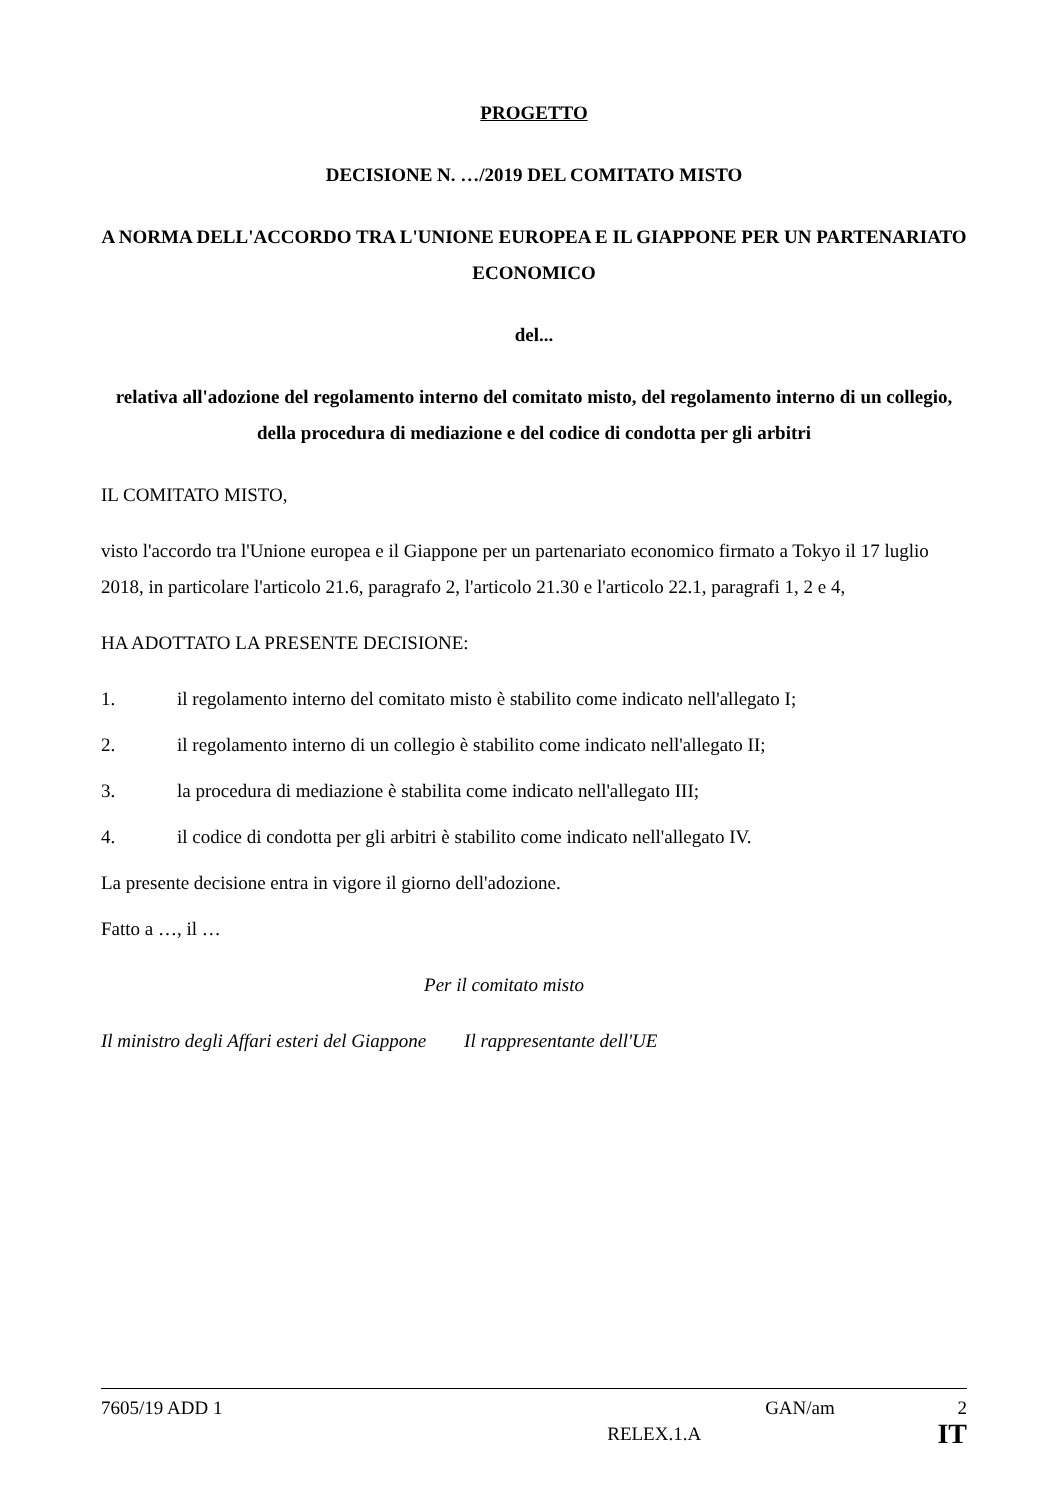PROGETTO
DECISIONE N. …/2019 DEL COMITATO MISTO
A NORMA DELL'ACCORDO TRA L'UNIONE EUROPEA E IL GIAPPONE PER UN PARTENARIATO ECONOMICO
del...
relativa all'adozione del regolamento interno del comitato misto, del regolamento interno di un collegio, della procedura di mediazione e del codice di condotta per gli arbitri
IL COMITATO MISTO,
visto l'accordo tra l'Unione europea e il Giappone per un partenariato economico firmato a Tokyo il 17 luglio 2018, in particolare l'articolo 21.6, paragrafo 2, l'articolo 21.30 e l'articolo 22.1, paragrafi 1, 2 e 4,
HA ADOTTATO LA PRESENTE DECISIONE:
1. il regolamento interno del comitato misto è stabilito come indicato nell'allegato I;
2. il regolamento interno di un collegio è stabilito come indicato nell'allegato II;
3. la procedura di mediazione è stabilita come indicato nell'allegato III;
4. il codice di condotta per gli arbitri è stabilito come indicato nell'allegato IV.
La presente decisione entra in vigore il giorno dell'adozione.
Fatto a …, il …
Per il comitato misto
Il ministro degli Affari esteri del Giappone Il rappresentante dell'UE
7605/19 ADD 1 GAN/am 2
RELEX.1.A IT